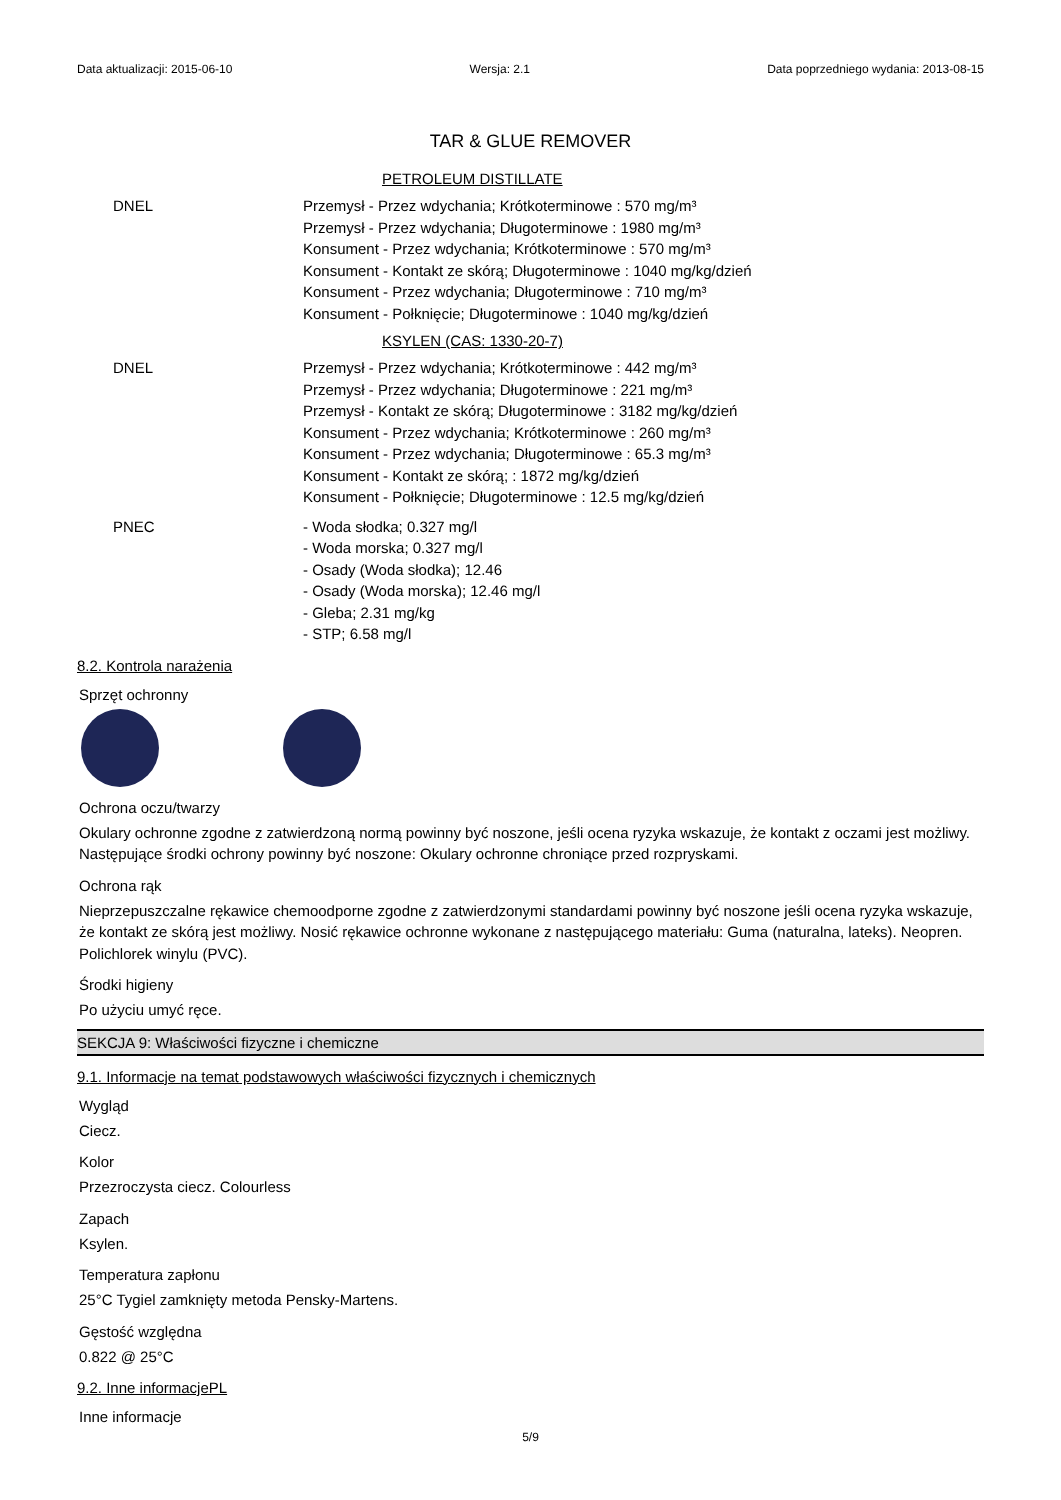Data aktualizacji: 2015-06-10 Wersja: 2.1 Data poprzedniego wydania: 2013-08-15
TAR & GLUE REMOVER
PETROLEUM DISTILLATE
DNEL Przemysł - Przez wdychania; Krótkoterminowe : 570 mg/m³
Przemysł - Przez wdychania; Długoterminowe : 1980 mg/m³
Konsument - Przez wdychania; Krótkoterminowe : 570 mg/m³
Konsument - Kontakt ze skórą; Długoterminowe : 1040 mg/kg/dzień
Konsument - Przez wdychania; Długoterminowe : 710 mg/m³
Konsument - Połknięcie; Długoterminowe : 1040 mg/kg/dzień
KSYLEN (CAS: 1330-20-7)
DNEL Przemysł - Przez wdychania; Krótkoterminowe : 442 mg/m³
Przemysł - Przez wdychania; Długoterminowe : 221 mg/m³
Przemysł - Kontakt ze skórą; Długoterminowe : 3182 mg/kg/dzień
Konsument - Przez wdychania; Krótkoterminowe : 260 mg/m³
Konsument - Przez wdychania; Długoterminowe : 65.3 mg/m³
Konsument - Kontakt ze skórą; : 1872 mg/kg/dzień
Konsument - Połknięcie; Długoterminowe : 12.5 mg/kg/dzień
PNEC - Woda słodka; 0.327 mg/l
- Woda morska; 0.327 mg/l
- Osady (Woda słodka); 12.46
- Osady (Woda morska); 12.46 mg/l
- Gleba; 2.31 mg/kg
- STP; 6.58 mg/l
8.2. Kontrola narażenia
Sprzęt ochronny
Ochrona oczu/twarzy
Okulary ochronne zgodne z zatwierdzoną normą powinny być noszone, jeśli ocena ryzyka wskazuje, że kontakt z oczami jest możliwy. Następujące środki ochrony powinny być noszone: Okulary ochronne chroniące przed rozpryskami.
Ochrona rąk
Nieprzepuszczalne rękawice chemoodporne zgodne z zatwierdzonymi standardami powinny być noszone jeśli ocena ryzyka wskazuje, że kontakt ze skórą jest możliwy. Nosić rękawice ochronne wykonane z następującego materiału: Guma (naturalna, lateks). Neopren. Polichlorek winylu (PVC).
Środki higieny
Po użyciu umyć ręce.
SEKCJA 9: Właściwości fizyczne i chemiczne
9.1. Informacje na temat podstawowych właściwości fizycznych i chemicznych
Wygląd
Ciecz.
Kolor
Przezroczysta ciecz. Colourless
Zapach
Ksylen.
Temperatura zapłonu
25°C Tygiel zamknięty metoda Pensky-Martens.
Gęstość względna
0.822 @ 25°C
9.2. Inne informacjePL
Inne informacje
5/9